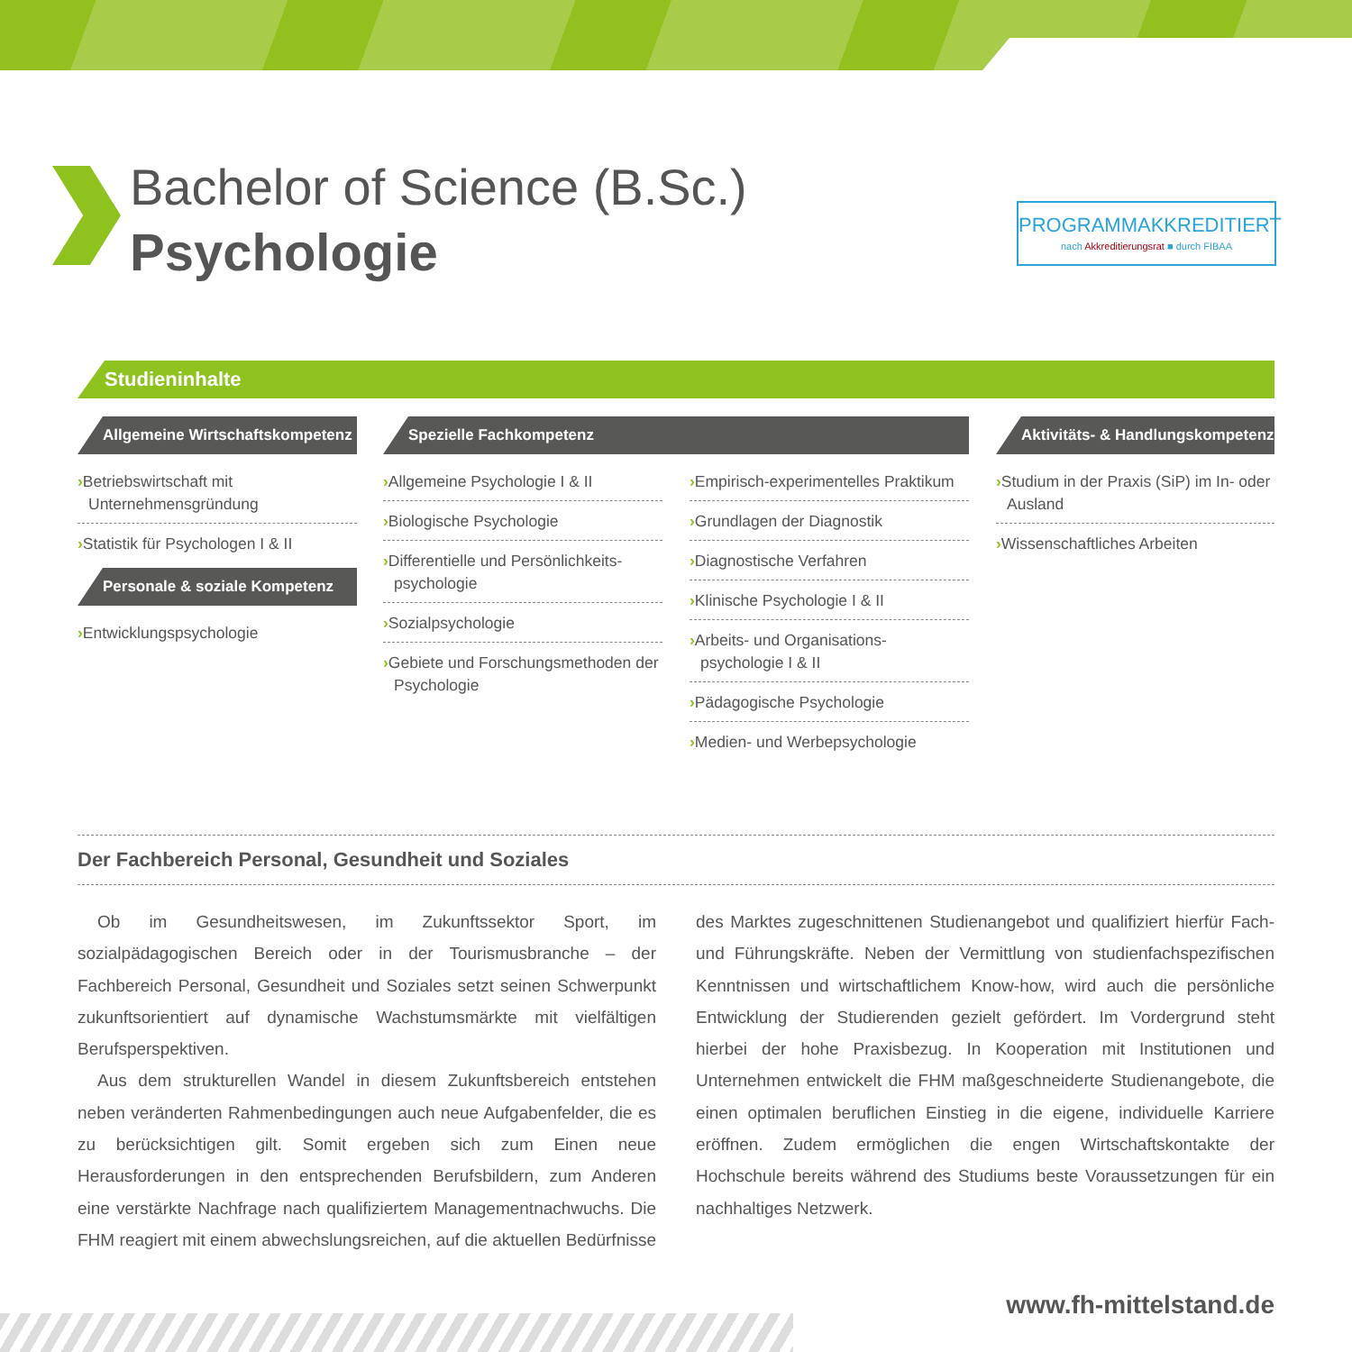Bachelor of Science (B.Sc.)
Psychologie
PROGRAMMAKKREDITIERT
nach Akkreditierungsrat ■ durch FIBAA
Studieninhalte
Allgemeine Wirtschaftskompetenz
›Betriebswirtschaft mit Unternehmensgründung
›Statistik für Psychologen I & II
Personale & soziale Kompetenz
›Entwicklungspsychologie
Spezielle Fachkompetenz
›Allgemeine Psychologie I & II
›Biologische Psychologie
›Differentielle und Persönlichkeits-psychologie
›Sozialpsychologie
›Gebiete und Forschungsmethoden der Psychologie
›Empirisch-experimentelles Praktikum
›Grundlagen der Diagnostik
›Diagnostische Verfahren
›Klinische Psychologie I & II
›Arbeits- und Organisations-psychologie I & II
›Pädagogische Psychologie
›Medien- und Werbepsychologie
Aktivitäts- & Handlungskompetenz
›Studium in der Praxis (SiP) im In- oder Ausland
›Wissenschaftliches Arbeiten
Der Fachbereich Personal, Gesundheit und Soziales
Ob im Gesundheitswesen, im Zukunftssektor Sport, im sozialpädagogischen Bereich oder in der Tourismusbranche – der Fachbereich Personal, Gesundheit und Soziales setzt seinen Schwerpunkt zukunftsorientiert auf dynamische Wachstumsmärkte mit vielfältigen Berufsperspektiven.
Aus dem strukturellen Wandel in diesem Zukunftsbereich entstehen neben veränderten Rahmenbedingungen auch neue Aufgabenfelder, die es zu berücksichtigen gilt. Somit ergeben sich zum Einen neue Herausforderungen in den entsprechenden Berufsbildern, zum Anderen eine verstärkte Nachfrage nach qualifiziertem Managementnachwuchs. Die FHM reagiert mit einem abwechslungsreichen, auf die aktuellen Bedürfnisse des Marktes zugeschnittenen Studienangebot und qualifiziert hierfür Fach- und Führungskräfte. Neben der Vermittlung von studienfachspezifischen Kenntnissen und wirtschaftlichem Know-how, wird auch die persönliche Entwicklung der Studierenden gezielt gefördert. Im Vordergrund steht hierbei der hohe Praxisbezug. In Kooperation mit Institutionen und Unternehmen entwickelt die FHM maßgeschneiderte Studienangebote, die einen optimalen beruflichen Einstieg in die eigene, individuelle Karriere eröffnen. Zudem ermöglichen die engen Wirtschaftskontakte der Hochschule bereits während des Studiums beste Voraussetzungen für ein nachhaltiges Netzwerk.
www.fh-mittelstand.de